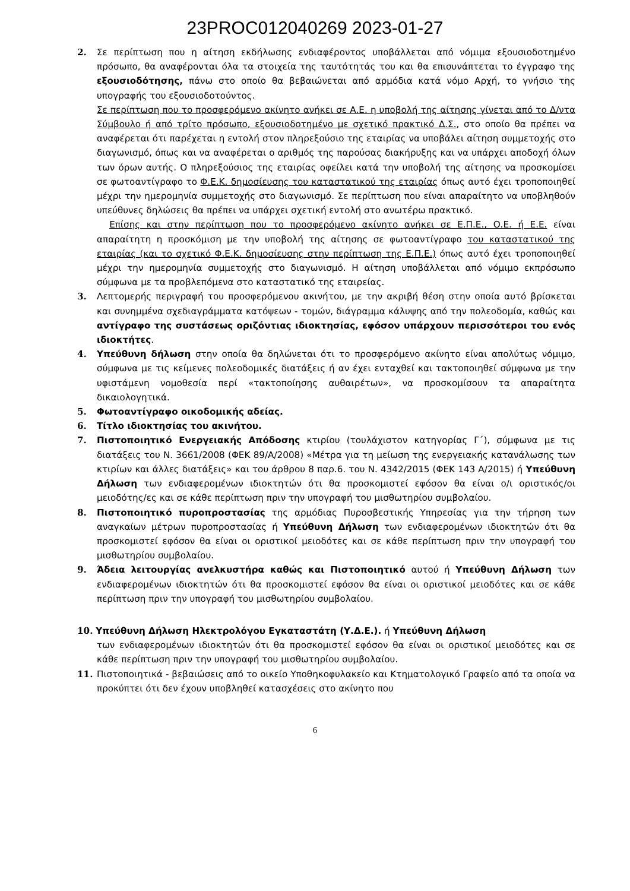23PROC012040269 2023-01-27
2. Σε περίπτωση που η αίτηση εκδήλωσης ενδιαφέροντος υποβάλλεται από νόμιμα εξουσιοδοτημένο πρόσωπο, θα αναφέρονται όλα τα στοιχεία της ταυτότητάς του και θα επισυνάπτεται το έγγραφο της εξουσιοδότησης, πάνω στο οποίο θα βεβαιώνεται από αρμόδια κατά νόμο Αρχή, το γνήσιο της υπογραφής του εξουσιοδοτούντος.
Σε περίπτωση που το προσφερόμενο ακίνητο ανήκει σε Α.Ε. η υποβολή της αίτησης γίνεται από το Δ/ντα Σύμβουλο ή από τρίτο πρόσωπο, εξουσιοδοτημένο με σχετικό πρακτικό Δ.Σ., στο οποίο θα πρέπει να αναφέρεται ότι παρέχεται η εντολή στον πληρεξούσιο της εταιρίας να υποβάλει αίτηση συμμετοχής στο διαγωνισμό, όπως και να αναφέρεται ο αριθμός της παρούσας διακήρυξης και να υπάρχει αποδοχή όλων των όρων αυτής. Ο πληρεξούσιος της εταιρίας οφείλει κατά την υποβολή της αίτησης να προσκομίσει σε φωτοαντίγραφο το Φ.Ε.Κ. δημοσίευσης του καταστατικού της εταιρίας όπως αυτό έχει τροποποιηθεί μέχρι την ημερομηνία συμμετοχής στο διαγωνισμό. Σε περίπτωση που είναι απαραίτητο να υποβληθούν υπεύθυνες δηλώσεις θα πρέπει να υπάρχει σχετική εντολή στο ανωτέρω πρακτικό.
Επίσης και στην περίπτωση που το προσφερόμενο ακίνητο ανήκει σε Ε.Π.Ε., Ο.Ε. ή Ε.Ε. είναι απαραίτητη η προσκόμιση με την υποβολή της αίτησης σε φωτοαντίγραφο του καταστατικού της εταιρίας (και το σχετικό Φ.Ε.Κ. δημοσίευσης στην περίπτωση της Ε.Π.Ε.) όπως αυτό έχει τροποποιηθεί μέχρι την ημερομηνία συμμετοχής στο διαγωνισμό. Η αίτηση υποβάλλεται από νόμιμο εκπρόσωπο σύμφωνα με τα προβλεπόμενα στο καταστατικό της εταιρείας.
3. Λεπτομερής περιγραφή του προσφερόμενου ακινήτου, με την ακριβή θέση στην οποία αυτό βρίσκεται και συνημμένα σχεδιαγράμματα κατόψεων - τομών, διάγραμμα κάλυψης από την πολεοδομία, καθώς και αντίγραφο της συστάσεως οριζόντιας ιδιοκτησίας, εφόσον υπάρχουν περισσότεροι του ενός ιδιοκτήτες.
4. Υπεύθυνη δήλωση στην οποία θα δηλώνεται ότι το προσφερόμενο ακίνητο είναι απολύτως νόμιμο, σύμφωνα με τις κείμενες πολεοδομικές διατάξεις ή αν έχει ενταχθεί και τακτοποιηθεί σύμφωνα με την υφιστάμενη νομοθεσία περί «τακτοποίησης αυθαιρέτων», να προσκομίσουν τα απαραίτητα δικαιολογητικά.
5. Φωτοαντίγραφο οικοδομικής αδείας.
6. Τίτλο ιδιοκτησίας του ακινήτου.
7. Πιστοποιητικό Ενεργειακής Απόδοσης κτιρίου (τουλάχιστον κατηγορίας Γ΄), σύμφωνα με τις διατάξεις του Ν. 3661/2008 (ΦΕΚ 89/Α/2008) «Μέτρα για τη μείωση της ενεργειακής κατανάλωσης των κτιρίων και άλλες διατάξεις» και του άρθρου 8 παρ.6. του Ν. 4342/2015 (ΦΕΚ 143 Α/2015) ή Υπεύθυνη Δήλωση των ενδιαφερομένων ιδιοκτητών ότι θα προσκομιστεί εφόσον θα είναι ο/ι οριστικός/οι μειοδότης/ες και σε κάθε περίπτωση πριν την υπογραφή του μισθωτηρίου συμβολαίου.
8. Πιστοποιητικό πυροπροστασίας της αρμόδιας Πυροσβεστικής Υπηρεσίας για την τήρηση των αναγκαίων μέτρων πυροπροστασίας ή Υπεύθυνη Δήλωση των ενδιαφερομένων ιδιοκτητών ότι θα προσκομιστεί εφόσον θα είναι οι οριστικοί μειοδότες και σε κάθε περίπτωση πριν την υπογραφή του μισθωτηρίου συμβολαίου.
9. Άδεια λειτουργίας ανελκυστήρα καθώς και Πιστοποιητικό αυτού ή Υπεύθυνη Δήλωση των ενδιαφερομένων ιδιοκτητών ότι θα προσκομιστεί εφόσον θα είναι οι οριστικοί μειοδότες και σε κάθε περίπτωση πριν την υπογραφή του μισθωτηρίου συμβολαίου.
10. Υπεύθυνη Δήλωση Ηλεκτρολόγου Εγκαταστάτη (Υ.Δ.Ε.). ή Υπεύθυνη Δήλωση
των ενδιαφερομένων ιδιοκτητών ότι θα προσκομιστεί εφόσον θα είναι οι οριστικοί μειοδότες και σε κάθε περίπτωση πριν την υπογραφή του μισθωτηρίου συμβολαίου.
11. Πιστοποιητικά - βεβαιώσεις από το οικείο Υποθηκοφυλακείο και Κτηματολογικό Γραφείο από τα οποία να προκύπτει ότι δεν έχουν υποβληθεί κατασχέσεις στο ακίνητο που
6